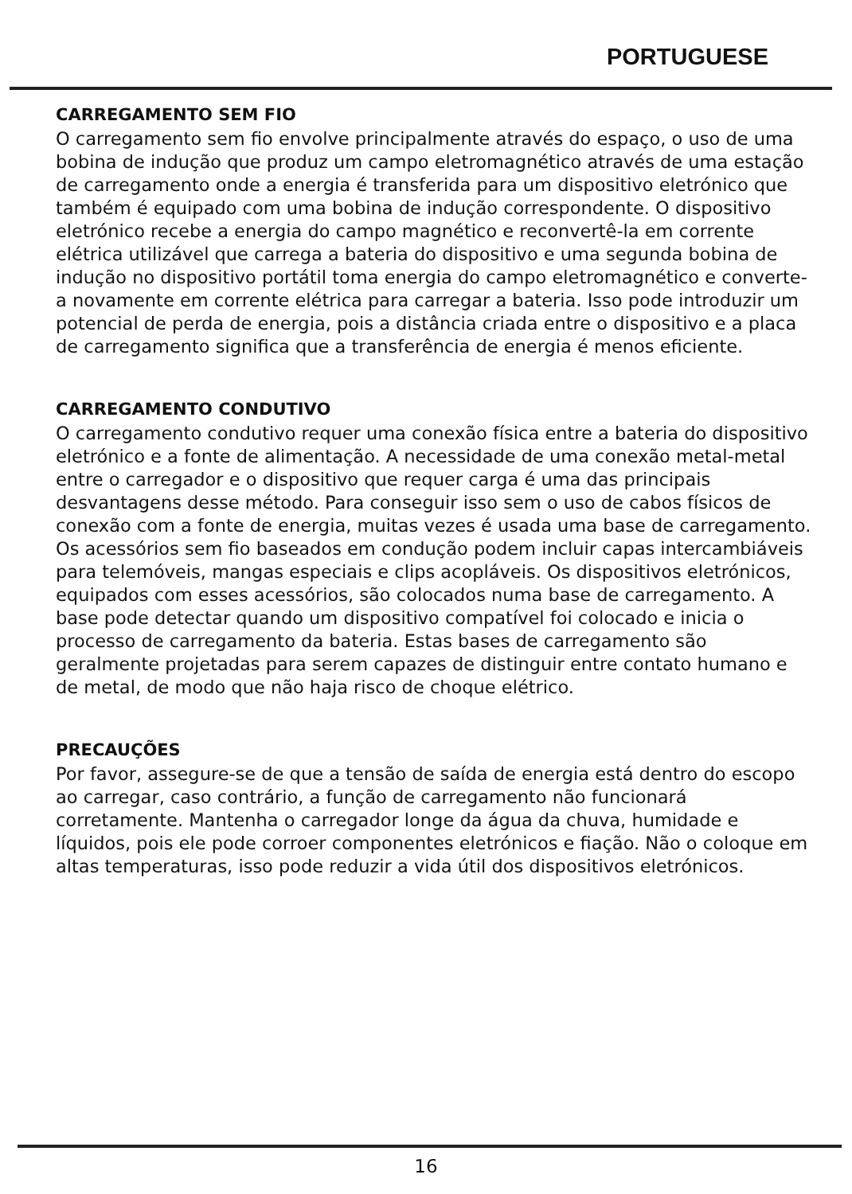PORTUGUESE
CARREGAMENTO SEM FIO
O carregamento sem fio envolve principalmente através do espaço, o uso de uma bobina de indução que produz um campo eletromagnético através de uma estação de carregamento onde a energia é transferida para um dispositivo eletrónico que também é equipado com uma bobina de indução correspondente. O dispositivo eletrónico recebe a energia do campo magnético e reconvertê-la em corrente elétrica utilizável que carrega a bateria do dispositivo e uma segunda bobina de indução no dispositivo portátil toma energia do campo eletromagnético e converte-a novamente em corrente elétrica para carregar a bateria. Isso pode introduzir um potencial de perda de energia, pois a distância criada entre o dispositivo e a placa de carregamento significa que a transferência de energia é menos eficiente.
CARREGAMENTO CONDUTIVO
O carregamento condutivo requer uma conexão física entre a bateria do dispositivo eletrónico e a fonte de alimentação. A necessidade de uma conexão metal-metal entre o carregador e o dispositivo que requer carga é uma das principais desvantagens desse método. Para conseguir isso sem o uso de cabos físicos de conexão com a fonte de energia, muitas vezes é usada uma base de carregamento. Os acessórios sem fio baseados em condução podem incluir capas intercambiáveis para telemóveis, mangas especiais e clips acopláveis. Os dispositivos eletrónicos, equipados com esses acessórios, são colocados numa base de carregamento. A base pode detectar quando um dispositivo compatível foi colocado e inicia o processo de carregamento da bateria. Estas bases de carregamento são geralmente projetadas para serem capazes de distinguir entre contato humano e de metal, de modo que não haja risco de choque elétrico.
PRECAUÇÕES
Por favor, assegure-se de que a tensão de saída de energia está dentro do escopo ao carregar, caso contrário, a função de carregamento não funcionará corretamente. Mantenha o carregador longe da água da chuva, humidade e líquidos, pois ele pode corroer componentes eletrónicos e fiação. Não o coloque em altas temperaturas, isso pode reduzir a vida útil dos dispositivos eletrónicos.
16